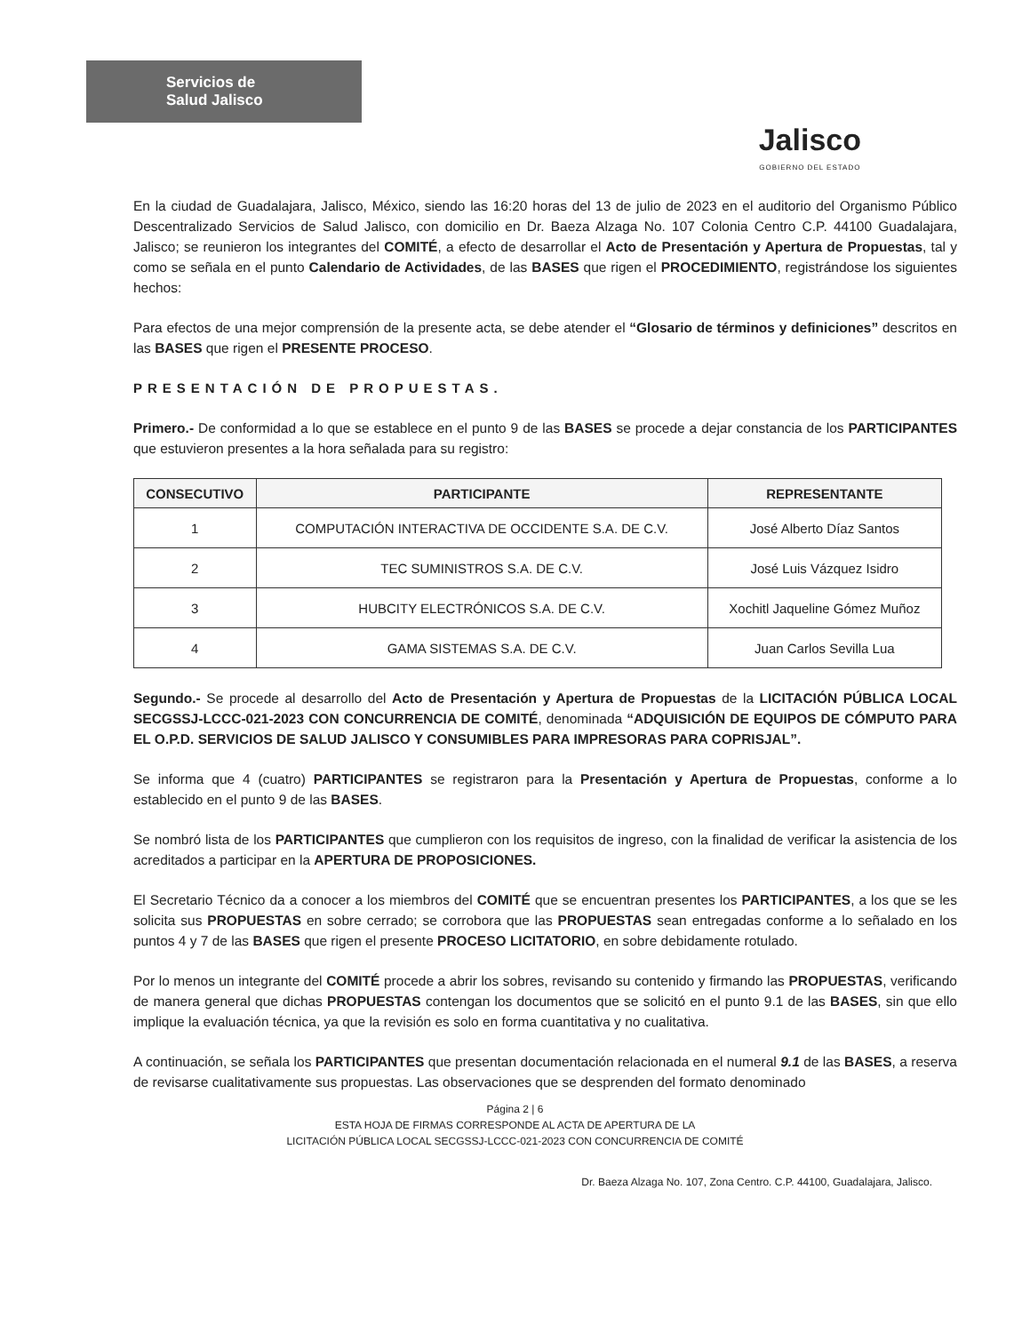Servicios de
Salud Jalisco
Jalisco
GOBIERNO DEL ESTADO
En la ciudad de Guadalajara, Jalisco, México, siendo las 16:20 horas del 13 de julio de 2023 en el auditorio del Organismo Público Descentralizado Servicios de Salud Jalisco, con domicilio en Dr. Baeza Alzaga No. 107 Colonia Centro C.P. 44100 Guadalajara, Jalisco; se reunieron los integrantes del COMITÉ, a efecto de desarrollar el Acto de Presentación y Apertura de Propuestas, tal y como se señala en el punto Calendario de Actividades, de las BASES que rigen el PROCEDIMIENTO, registrándose los siguientes hechos:
Para efectos de una mejor comprensión de la presente acta, se debe atender el “Glosario de términos y definiciones” descritos en las BASES que rigen el PRESENTE PROCESO.
PRESENTACIÓN DE PROPUESTAS.
Primero.- De conformidad a lo que se establece en el punto 9 de las BASES se procede a dejar constancia de los PARTICIPANTES que estuvieron presentes a la hora señalada para su registro:
| CONSECUTIVO | PARTICIPANTE | REPRESENTANTE |
| --- | --- | --- |
| 1 | COMPUTACIÓN INTERACTIVA DE OCCIDENTE S.A. DE C.V. | José Alberto Díaz Santos |
| 2 | TEC SUMINISTROS S.A. DE C.V. | José Luis Vázquez Isidro |
| 3 | HUBCITY ELECTRÓNICOS S.A. DE C.V. | Xochitl Jaqueline Gómez Muñoz |
| 4 | GAMA SISTEMAS S.A. DE C.V. | Juan Carlos Sevilla Lua |
Segundo.- Se procede al desarrollo del Acto de Presentación y Apertura de Propuestas de la LICITACIÓN PÚBLICA LOCAL SECGSSJ-LCCC-021-2023 CON CONCURRENCIA DE COMITÉ, denominada “ADQUISICIÓN DE EQUIPOS DE CÓMPUTO PARA EL O.P.D. SERVICIOS DE SALUD JALISCO Y CONSUMIBLES PARA IMPRESORAS PARA COPRISJAL”.
Se informa que 4 (cuatro) PARTICIPANTES se registraron para la Presentación y Apertura de Propuestas, conforme a lo establecido en el punto 9 de las BASES.
Se nombró lista de los PARTICIPANTES que cumplieron con los requisitos de ingreso, con la finalidad de verificar la asistencia de los acreditados a participar en la APERTURA DE PROPOSICIONES.
El Secretario Técnico da a conocer a los miembros del COMITÉ que se encuentran presentes los PARTICIPANTES, a los que se les solicita sus PROPUESTAS en sobre cerrado; se corrobora que las PROPUESTAS sean entregadas conforme a lo señalado en los puntos 4 y 7 de las BASES que rigen el presente PROCESO LICITATORIO, en sobre debidamente rotulado.
Por lo menos un integrante del COMITÉ procede a abrir los sobres, revisando su contenido y firmando las PROPUESTAS, verificando de manera general que dichas PROPUESTAS contengan los documentos que se solicitó en el punto 9.1 de las BASES, sin que ello implique la evaluación técnica, ya que la revisión es solo en forma cuantitativa y no cualitativa.
A continuación, se señala los PARTICIPANTES que presentan documentación relacionada en el numeral 9.1 de las BASES, a reserva de revisarse cualitativamente sus propuestas. Las observaciones que se desprenden del formato denominado
Página 2 | 6
ESTA HOJA DE FIRMAS CORRESPONDE AL ACTA DE APERTURA DE LA
LICITACIÓN PÚBLICA LOCAL SECGSSJ-LCCC-021-2023 CON CONCURRENCIA DE COMITÉ
Dr. Baeza Alzaga No. 107, Zona Centro. C.P. 44100, Guadalajara, Jalisco.